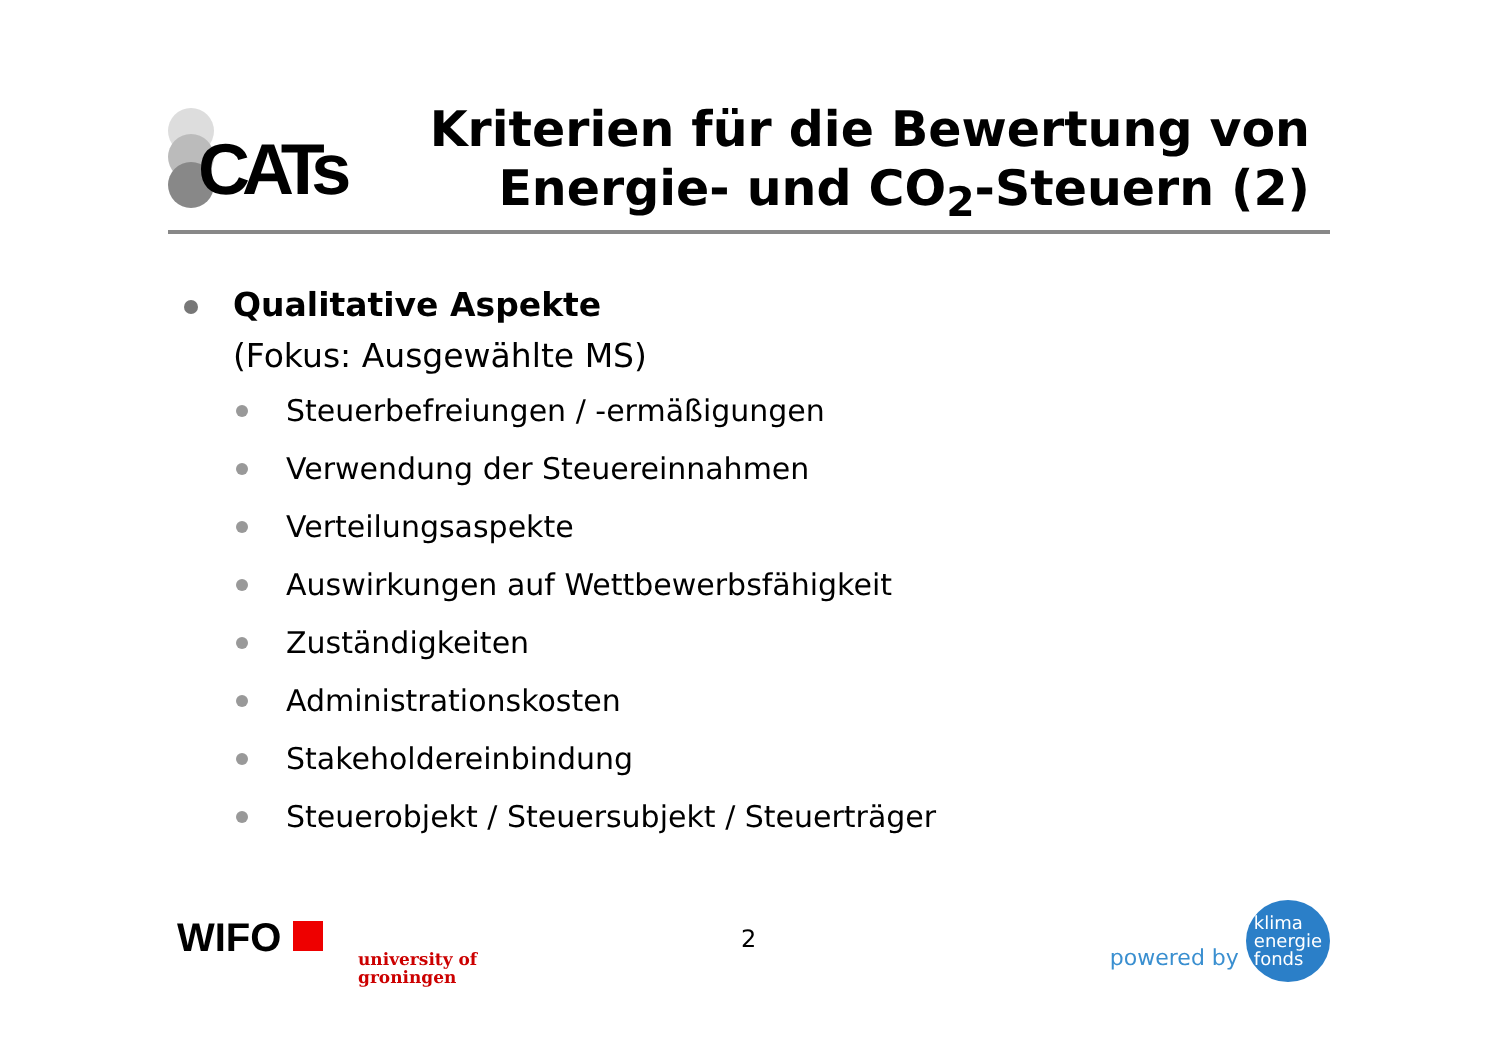CATs
Kriterien für die Bewertung von
Energie- und CO<sub>2</sub>-Steuern (2)
Qualitative Aspekte
(Fokus: Ausgewählte MS)
Steuerbefreiungen / -ermäßigungen
Verwendung der Steuereinnahmen
Verteilungsaspekte
Auswirkungen auf Wettbewerbsfähigkeit
Zuständigkeiten
Administrationskosten
Stakeholdereinbindung
Steuerobjekt / Steuersubjekt / Steuerträger
WIFO university of
groningen
2
powered by klima
energie
fonds